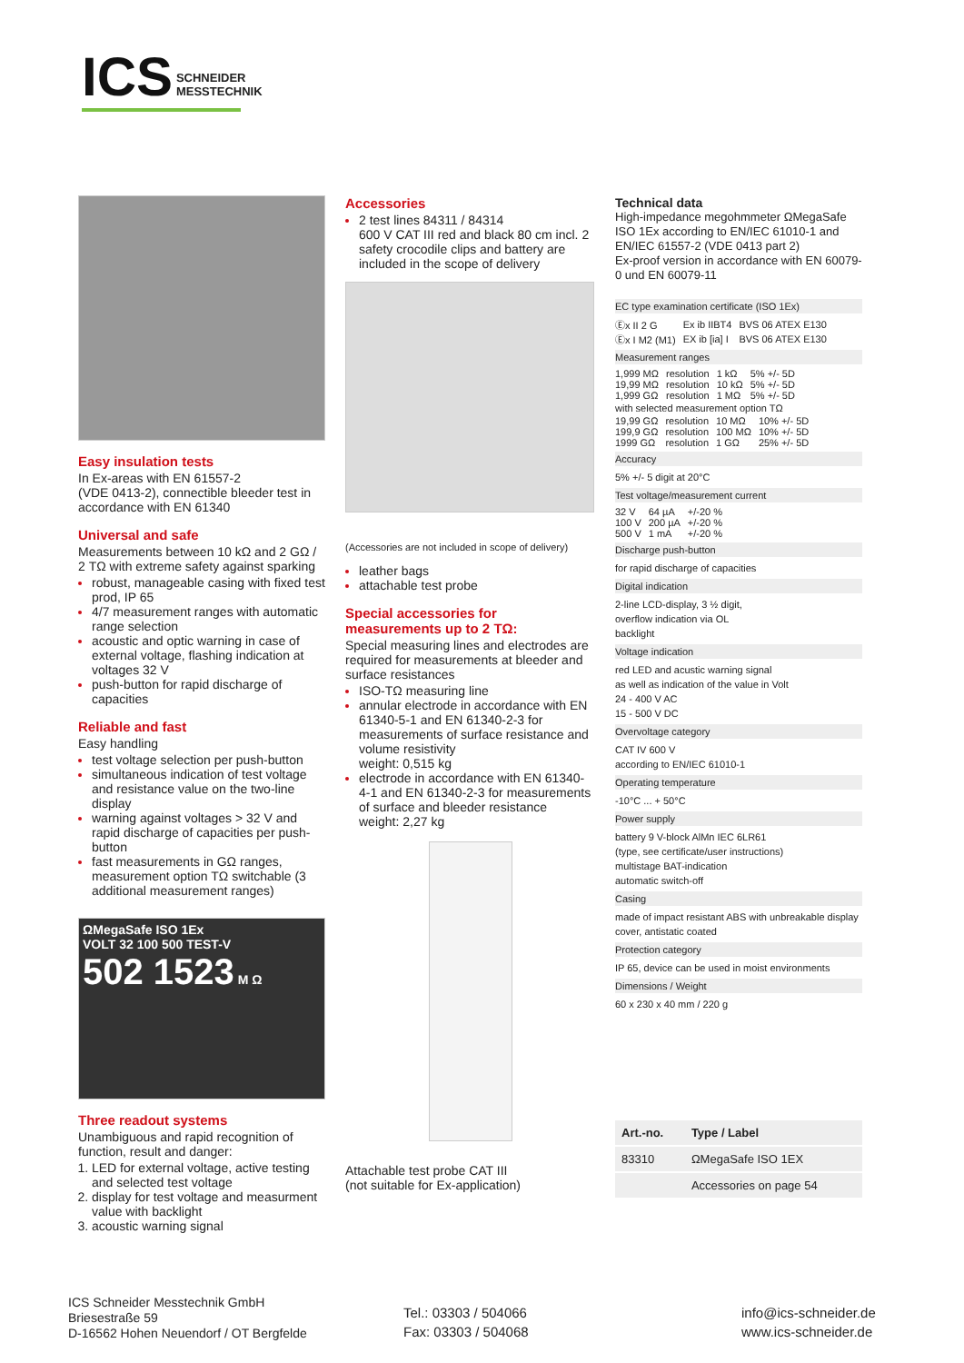ICS SCHNEIDER
MESSTECHNIK
Easy insulation tests
In Ex-areas with EN 61557-2
(VDE 0413-2), connectible bleeder test in accordance with EN 61340
Universal and safe
Measurements between 10 kΩ and 2 GΩ / 2 TΩ with extreme safety against sparking
robust, manageable casing with fixed test prod, IP 65
4/7 measurement ranges with automatic range selection
acoustic and optic warning in case of external voltage, flashing indication at voltages 32 V
push-button for rapid discharge of capacities
Reliable and fast
Easy handling
test voltage selection per push-button
simultaneous indication of test voltage and resistance value on the two-line display
warning against voltages > 32 V and rapid discharge of capacities per push-button
fast measurements in GΩ ranges, measurement option TΩ switchable (3 additional measurement ranges)
ΩMegaSafe ISO 1Ex
VOLT 32 100 500 TEST-V
502 1523 M Ω
Three readout systems
Unambiguous and rapid recognition of function, result and danger:
LED for external voltage, active testing and selected test voltage
display for test voltage and measurment value with backlight
acoustic warning signal
Accessories
2 test lines 84311 / 84314
600 V CAT III red and black 80 cm incl. 2 safety crocodile clips and battery are included in the scope of delivery
(Accessories are not included in scope of delivery)
leather bags
attachable test probe
Special accessories for measurements up to 2 TΩ:
Special measuring lines and electrodes are required for measurements at bleeder and surface resistances
ISO-TΩ measuring line
annular electrode in accordance with EN 61340-5-1 and EN 61340-2-3 for measurements of surface resistance and volume resistivity
weight: 0,515 kg
electrode in accordance with EN 61340-4-1 and EN 61340-2-3 for measurements of surface and bleeder resistance
weight: 2,27 kg
Attachable test probe CAT III
(not suitable for Ex-application)
Technical data
High-impedance megohmmeter ΩMegaSafe ISO 1Ex according to EN/IEC 61010-1 and EN/IEC 61557-2 (VDE 0413 part 2)
Ex-proof version in accordance with EN 60079-0 und EN 60079-11
EC type examination certificate (ISO 1Ex)
| Ⓔx II 2 G | Ex ib IIBT4 | BVS 06 ATEX E130 |
| Ⓔx I M2 (M1) | EX ib [ia] I | BVS 06 ATEX E130 |
Measurement ranges
| 1,999 MΩ | resolution | 1 kΩ | 5% +/- 5D |
| 19,99 MΩ | resolution | 10 kΩ | 5% +/- 5D |
| 1,999 GΩ | resolution | 1 MΩ | 5% +/- 5D |
with selected measurement option TΩ
| 19,99 GΩ | resolution | 10 MΩ | 10% +/- 5D |
| 199,9 GΩ | resolution | 100 MΩ | 10% +/- 5D |
| 1999 GΩ | resolution | 1 GΩ | 25% +/- 5D |
Accuracy
5% +/- 5 digit at 20°C
Test voltage/measurement current
| 32 V | 64 µA | +/-20 % |
| 100 V | 200 µA | +/-20 % |
| 500 V | 1 mA | +/-20 % |
Discharge push-button
for rapid discharge of capacities
Digital indication
2-line LCD-display, 3 ½ digit,
overflow indication via OL
backlight
Voltage indication
red LED and acustic warning signal
as well as indication of the value in Volt
24 - 400 V AC
15 - 500 V DC
Overvoltage category
CAT IV 600 V
according to EN/IEC 61010-1
Operating temperature
-10°C ... + 50°C
Power supply
battery 9 V-block AlMn IEC 6LR61
(type, see certificate/user instructions)
multistage BAT-indication
automatic switch-off
Casing
made of impact resistant ABS with unbreakable display cover, antistatic coated
Protection category
IP 65, device can be used in moist environments
Dimensions / Weight
60 x 230 x 40 mm / 220 g
| Art.-no. | Type / Label |
| --- | --- |
| 83310 | ΩMegaSafe ISO 1EX |
| | Accessories on page 54 |
ICS Schneider Messtechnik GmbH
Briesestraße 59
D-16562 Hohen Neuendorf / OT Bergfelde
Tel.: 03303 / 504066
Fax: 03303 / 504068
info@ics-schneider.de
www.ics-schneider.de